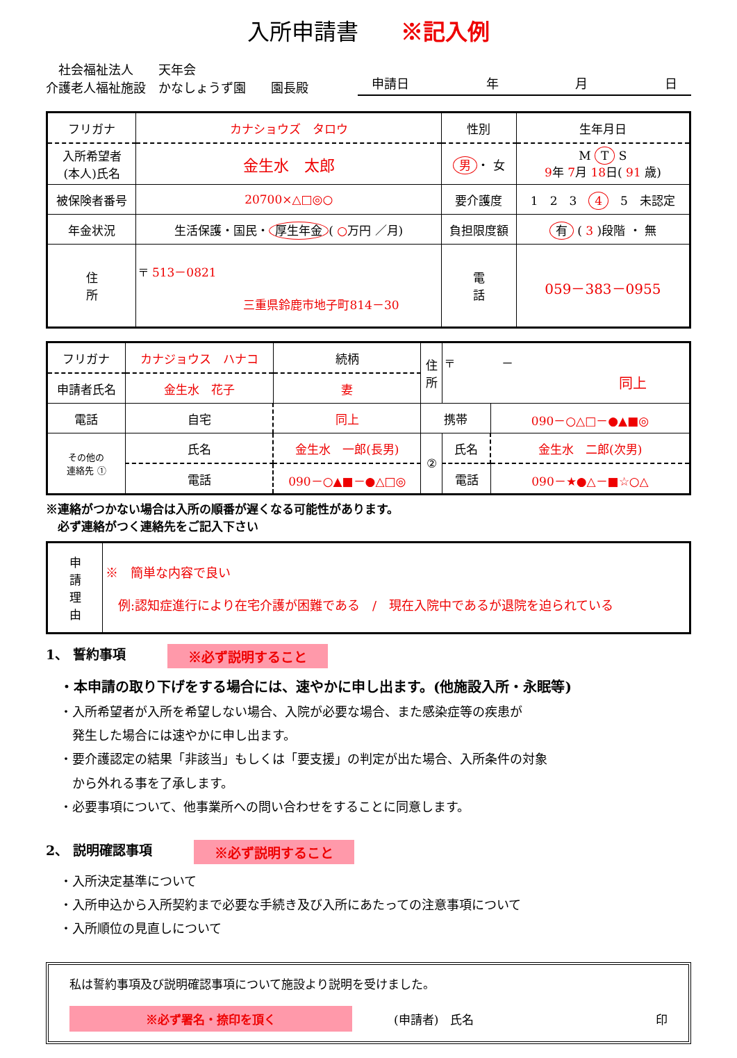入所申請書 ※記入例
　社会福祉法人　　天年会
介護老人福祉施設　かなしょうず園　　園長殿
申請日 年 月 日
| フリガナ | カナショウズ タロウ | 性別 | 生年月日 |
| 入所希望者 (本人)氏名 | 金生水 太郎 | 男 ・ 女 | M T S 9 年 7 月 18 日( 91 歳) |
| 被保険者番号 | 20700×△□◎○ | 要介護度 | 1 2 3 4 5 未認定 |
| 年金状況 | 生活保護・国民・ 厚生年金 ( ○ 万円 ／月) | 負担限度額 | 有 ( 3 )段階 ・ 無 |
| 住 所 | 〒 513－0821 三重県鈴鹿市地子町814－30 | 電 話 | 059－383－0955 |
| フリガナ | カナジョウス ハナコ | | 続柄 | 住 所 | 〒 － 同上 | |
| 申請者氏名 | 金生水 花子 | | 妻 | | | |
| 電話 | 自宅 | 同上 | | 携帯 | | 090－○△□－●▲■◎ |
| その他の 連絡先 ① | 氏名 | 金生水 一郎(長男) | | ② | 氏名 | 金生水 二郎(次男) |
| | 電話 | 090－○▲■－●△□◎ | | | 電話 | 090－★●△－■☆○△ |
※連絡がつかない場合は入所の順番が遅くなる可能性があります。
　必ず連絡がつく連絡先をご記入下さい
| 申 請 理 由 | ※ 簡単な内容で良い 例:認知症進行により在宅介護が困難である / 現在入院中であるが退院を迫られている |
1、 誓約事項 ※必ず説明すること
・本申請の取り下げをする場合には、速やかに申し出ます。(他施設入所・永眠等)
・入所希望者が入所を希望しない場合、入院が必要な場合、また感染症等の疾患が
　発生した場合には速やかに申し出ます。
・要介護認定の結果「非該当」もしくは「要支援」の判定が出た場合、入所条件の対象
　から外れる事を了承します。
・必要事項について、他事業所への問い合わせをすることに同意します。
2、 説明確認事項 ※必ず説明すること
・入所決定基準について
・入所申込から入所契約まで必要な手続き及び入所にあたっての注意事項について
・入所順位の見直しについて
私は誓約事項及び説明確認事項について施設より説明を受けました。
※必ず署名・捺印を頂く (申請者)　氏名 印